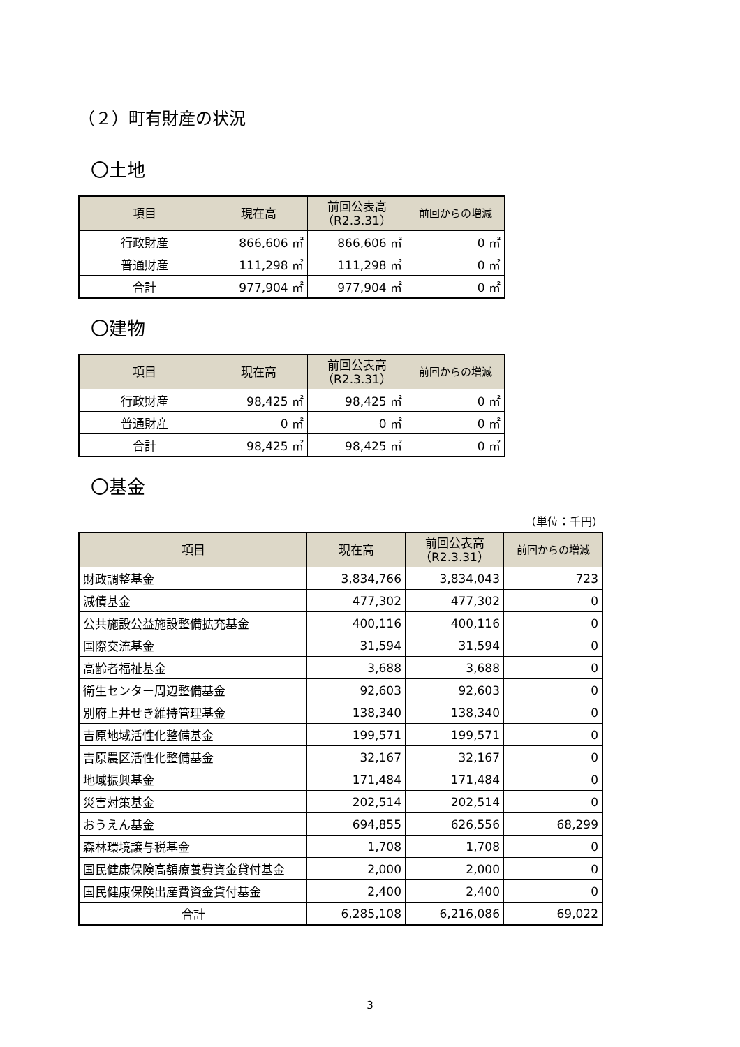（２）町有財産の状況
〇土地
| 項目 | 現在高 | 前回公表高 （R2.3.31） | 前回からの増減 |
| --- | --- | --- | --- |
| 行政財産 | 866,606 ㎡ | 866,606 ㎡ | 0 ㎡ |
| 普通財産 | 111,298 ㎡ | 111,298 ㎡ | 0 ㎡ |
| 合計 | 977,904 ㎡ | 977,904 ㎡ | 0 ㎡ |
〇建物
| 項目 | 現在高 | 前回公表高 （R2.3.31） | 前回からの増減 |
| --- | --- | --- | --- |
| 行政財産 | 98,425 ㎡ | 98,425 ㎡ | 0 ㎡ |
| 普通財産 | 0 ㎡ | 0 ㎡ | 0 ㎡ |
| 合計 | 98,425 ㎡ | 98,425 ㎡ | 0 ㎡ |
〇基金
（単位：千円）
| 項目 | 現在高 | 前回公表高 （R2.3.31） | 前回からの増減 |
| --- | --- | --- | --- |
| 財政調整基金 | 3,834,766 | 3,834,043 | 723 |
| 減債基金 | 477,302 | 477,302 | 0 |
| 公共施設公益施設整備拡充基金 | 400,116 | 400,116 | 0 |
| 国際交流基金 | 31,594 | 31,594 | 0 |
| 高齢者福祉基金 | 3,688 | 3,688 | 0 |
| 衛生センター周辺整備基金 | 92,603 | 92,603 | 0 |
| 別府上井せき維持管理基金 | 138,340 | 138,340 | 0 |
| 吉原地域活性化整備基金 | 199,571 | 199,571 | 0 |
| 吉原農区活性化整備基金 | 32,167 | 32,167 | 0 |
| 地域振興基金 | 171,484 | 171,484 | 0 |
| 災害対策基金 | 202,514 | 202,514 | 0 |
| おうえん基金 | 694,855 | 626,556 | 68,299 |
| 森林環境譲与税基金 | 1,708 | 1,708 | 0 |
| 国民健康保険高額療養費資金貸付基金 | 2,000 | 2,000 | 0 |
| 国民健康保険出産費資金貸付基金 | 2,400 | 2,400 | 0 |
| 合計 | 6,285,108 | 6,216,086 | 69,022 |
3